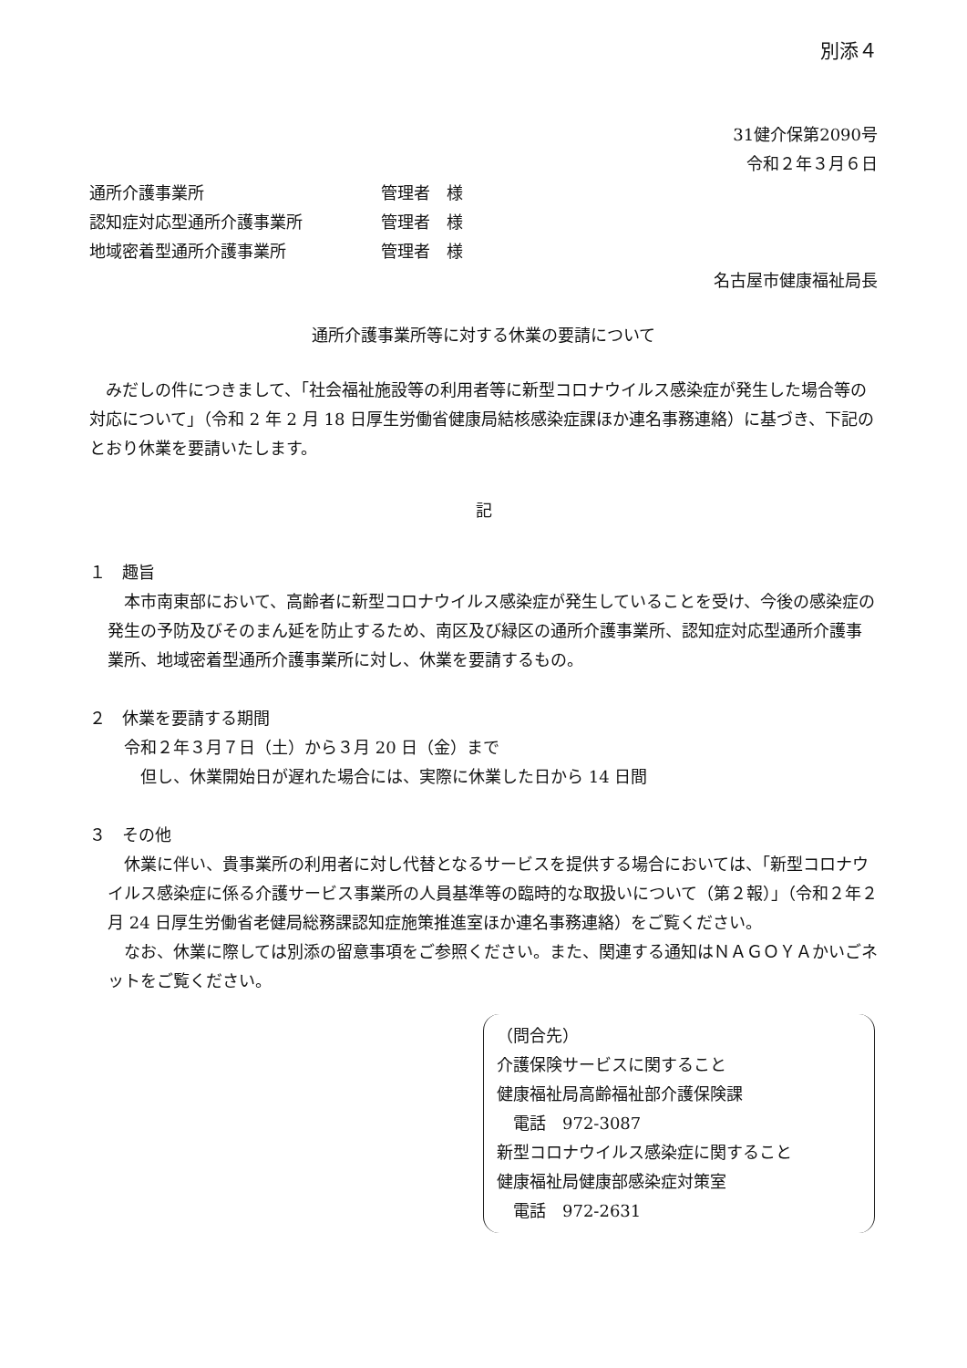別添４
31健介保第2090号
令和２年３月６日
通所介護事業所 管理者　様
認知症対応型通所介護事業所 管理者　様
地域密着型通所介護事業所 管理者　様
名古屋市健康福祉局長
通所介護事業所等に対する休業の要請について
　みだしの件につきまして、「社会福祉施設等の利用者等に新型コロナウイルス感染症が発生した場合等の対応について」（令和 2 年 2 月 18 日厚生労働省健康局結核感染症課ほか連名事務連絡）に基づき、下記のとおり休業を要請いたします。
記
１　趣旨
　本市南東部において、高齢者に新型コロナウイルス感染症が発生していることを受け、今後の感染症の発生の予防及びそのまん延を防止するため、南区及び緑区の通所介護事業所、認知症対応型通所介護事業所、地域密着型通所介護事業所に対し、休業を要請するもの。
２　休業を要請する期間
　令和２年３月７日（土）から３月 20 日（金）まで
　　但し、休業開始日が遅れた場合には、実際に休業した日から 14 日間
３　その他
　休業に伴い、貴事業所の利用者に対し代替となるサービスを提供する場合においては、「新型コロナウイルス感染症に係る介護サービス事業所の人員基準等の臨時的な取扱いについて（第２報）」（令和２年２月 24 日厚生労働省老健局総務課認知症施策推進室ほか連名事務連絡）をご覧ください。
　なお、休業に際しては別添の留意事項をご参照ください。また、関連する通知はＮＡＧＯＹＡかいごネットをご覧ください。
（問合先）
介護保険サービスに関すること
健康福祉局高齢福祉部介護保険課
　電話　972-3087
新型コロナウイルス感染症に関すること
健康福祉局健康部感染症対策室
　電話　972-2631